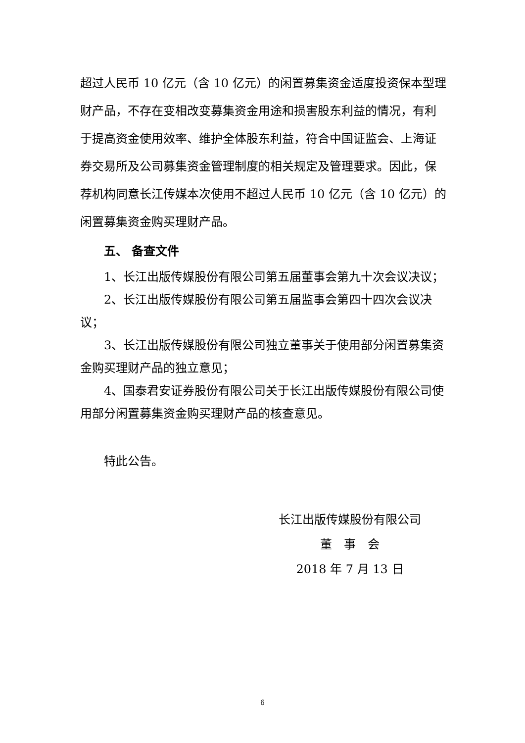超过人民币 10 亿元（含 10 亿元）的闲置募集资金适度投资保本型理财产品，不存在变相改变募集资金用途和损害股东利益的情况，有利于提高资金使用效率、维护全体股东利益，符合中国证监会、上海证券交易所及公司募集资金管理制度的相关规定及管理要求。因此，保荐机构同意长江传媒本次使用不超过人民币 10 亿元（含 10 亿元）的闲置募集资金购买理财产品。
五、 备查文件
1、长江出版传媒股份有限公司第五届董事会第九十次会议决议；
2、长江出版传媒股份有限公司第五届监事会第四十四次会议决议；
3、长江出版传媒股份有限公司独立董事关于使用部分闲置募集资金购买理财产品的独立意见；
4、国泰君安证券股份有限公司关于长江出版传媒股份有限公司使用部分闲置募集资金购买理财产品的核查意见。
特此公告。
长江出版传媒股份有限公司
董　事　会
2018 年 7 月 13 日
6